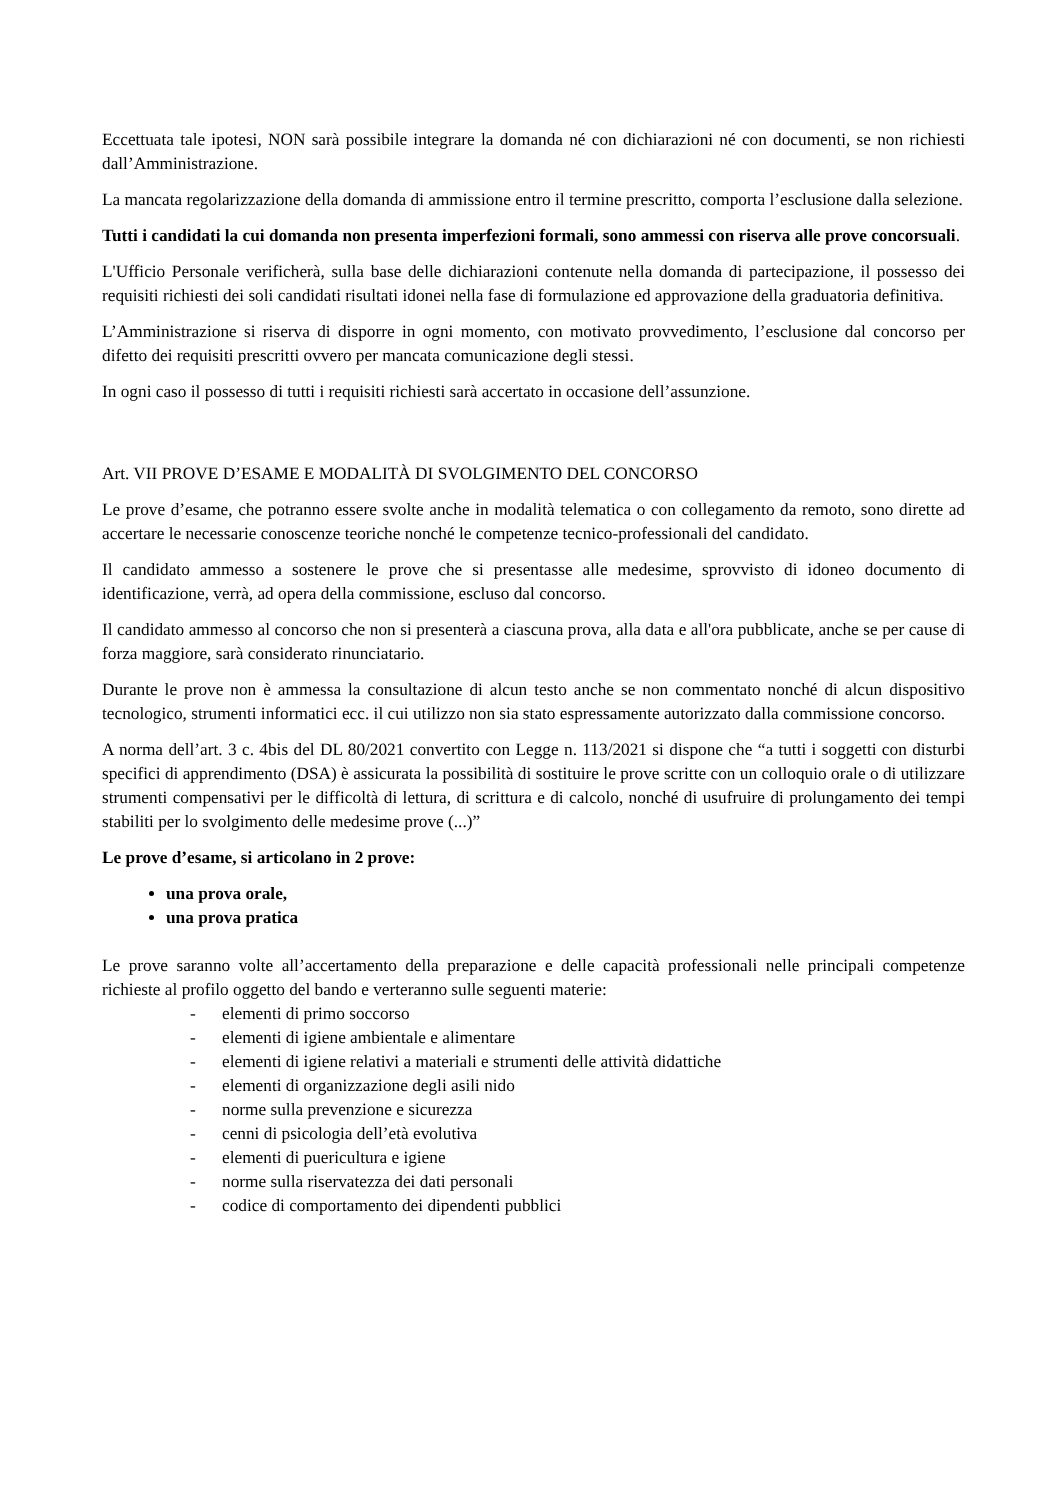Eccettuata tale ipotesi, NON sarà possibile integrare la domanda né con dichiarazioni né con documenti, se non richiesti dall’Amministrazione.
La mancata regolarizzazione della domanda di ammissione entro il termine prescritto, comporta l’esclusione dalla selezione.
Tutti i candidati la cui domanda non presenta imperfezioni formali, sono ammessi con riserva alle prove concorsuali.
L'Ufficio Personale verificherà, sulla base delle dichiarazioni contenute nella domanda di partecipazione, il possesso dei requisiti richiesti dei soli candidati risultati idonei nella fase di formulazione ed approvazione della graduatoria definitiva.
L’Amministrazione si riserva di disporre in ogni momento, con motivato provvedimento, l’esclusione dal concorso per difetto dei requisiti prescritti ovvero per mancata comunicazione degli stessi.
In ogni caso il possesso di tutti i requisiti richiesti sarà accertato in occasione dell’assunzione.
Art. VII PROVE D’ESAME E MODALITÀ DI SVOLGIMENTO DEL CONCORSO
Le prove d’esame, che potranno essere svolte anche in modalità telematica o con collegamento da remoto, sono dirette ad accertare le necessarie conoscenze teoriche nonché le competenze tecnico-professionali del candidato.
Il candidato ammesso a sostenere le prove che si presentasse alle medesime, sprovvisto di idoneo documento di identificazione, verrà, ad opera della commissione, escluso dal concorso.
Il candidato ammesso al concorso che non si presenterà a ciascuna prova, alla data e all'ora pubblicate, anche se per cause di forza maggiore, sarà considerato rinunciatario.
Durante le prove non è ammessa la consultazione di alcun testo anche se non commentato nonché di alcun dispositivo tecnologico, strumenti informatici ecc. il cui utilizzo non sia stato espressamente autorizzato dalla commissione concorso.
A norma dell’art. 3 c. 4bis del DL 80/2021 convertito con Legge n. 113/2021 si dispone che “a tutti i soggetti con disturbi specifici di apprendimento (DSA) è assicurata la possibilità di sostituire le prove scritte con un colloquio orale o di utilizzare strumenti compensativi per le difficoltà di lettura, di scrittura e di calcolo, nonché di usufruire di prolungamento dei tempi stabiliti per lo svolgimento delle medesime prove (...)”
Le prove d’esame, si articolano in 2 prove:
una prova orale,
una prova pratica
Le prove saranno volte all’accertamento della preparazione e delle capacità professionali nelle principali competenze richieste al profilo oggetto del bando e verteranno sulle seguenti materie:
- elementi di primo soccorso
- elementi di igiene ambientale e alimentare
- elementi di igiene relativi a materiali e strumenti delle attività didattiche
- elementi di organizzazione degli asili nido
- norme sulla prevenzione e sicurezza
- cenni di psicologia dell’età evolutiva
- elementi di puericultura e igiene
- norme sulla riservatezza dei dati personali
- codice di comportamento dei dipendenti pubblici